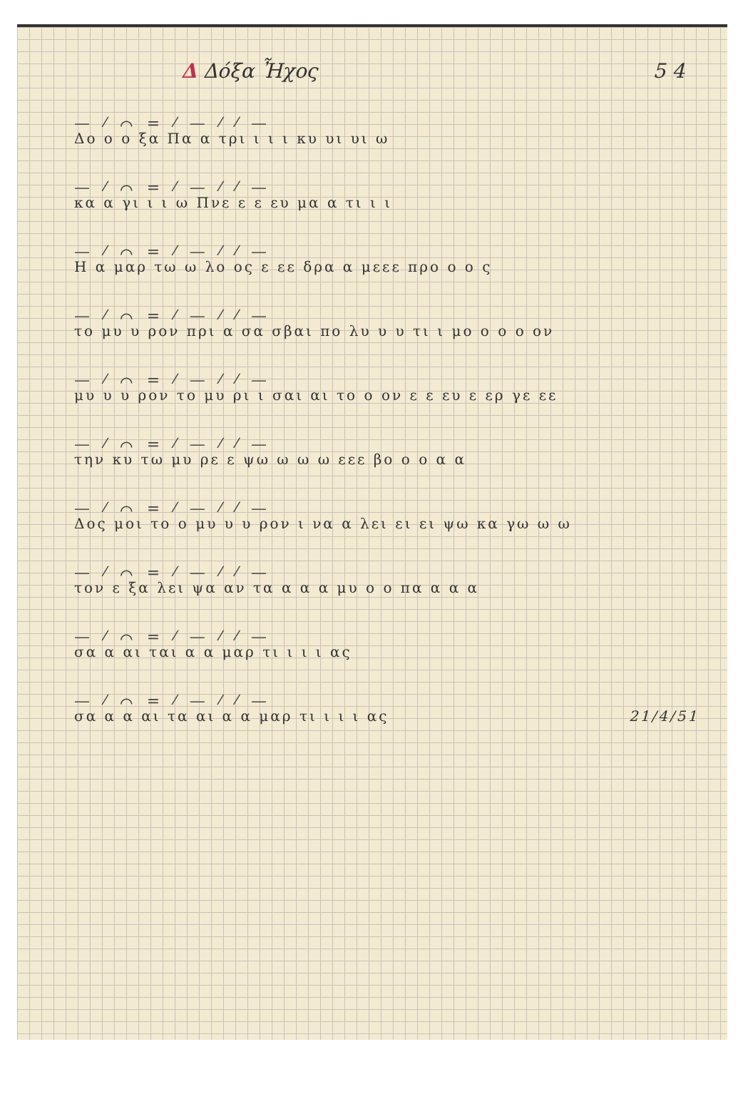Δ Δόξα Ἦχος 5 4
— ⁄ ⌒ = ⁄ — ⁄ ⁄ —
Δο ο ο ξα Πα α τρι ι ι ι κυ υι υι ω
— ⁄ ⌒ = ⁄ — ⁄ ⁄ —
κα α γι ι ι ω Πνε ε ε ευ μα α τι ι ι
— ⁄ ⌒ = ⁄ — ⁄ ⁄ —
Η α μαρ τω ω λο ος ε εε δρα α μεεε προ ο ο ς
— ⁄ ⌒ = ⁄ — ⁄ ⁄ —
το μυ υ ρον πρι α σα σβαι πο λυ υ υ τι ι μο ο ο ο ον
— ⁄ ⌒ = ⁄ — ⁄ ⁄ —
μυ υ υ ρον το μυ ρι ι σαι αι το ο ον ε ε ευ ε ερ γε εε
— ⁄ ⌒ = ⁄ — ⁄ ⁄ —
την κυ τω μυ ρε ε ψω ω ω ω εεε βο ο ο α α
— ⁄ ⌒ = ⁄ — ⁄ ⁄ —
Δος μοι το ο μυ υ υ ρον ι να α λει ει ει ψω κα γω ω ω
— ⁄ ⌒ = ⁄ — ⁄ ⁄ —
τον ε ξα λει ψα αν τα α α α μυ ο ο πα α α α
— ⁄ ⌒ = ⁄ — ⁄ ⁄ —
σα α αι ται α α μαρ τι ι ι ι ας
— ⁄ ⌒ = ⁄ — ⁄ ⁄ —
σα α α αι τα αι α α μαρ τι ι ι ι ας 21/4/51